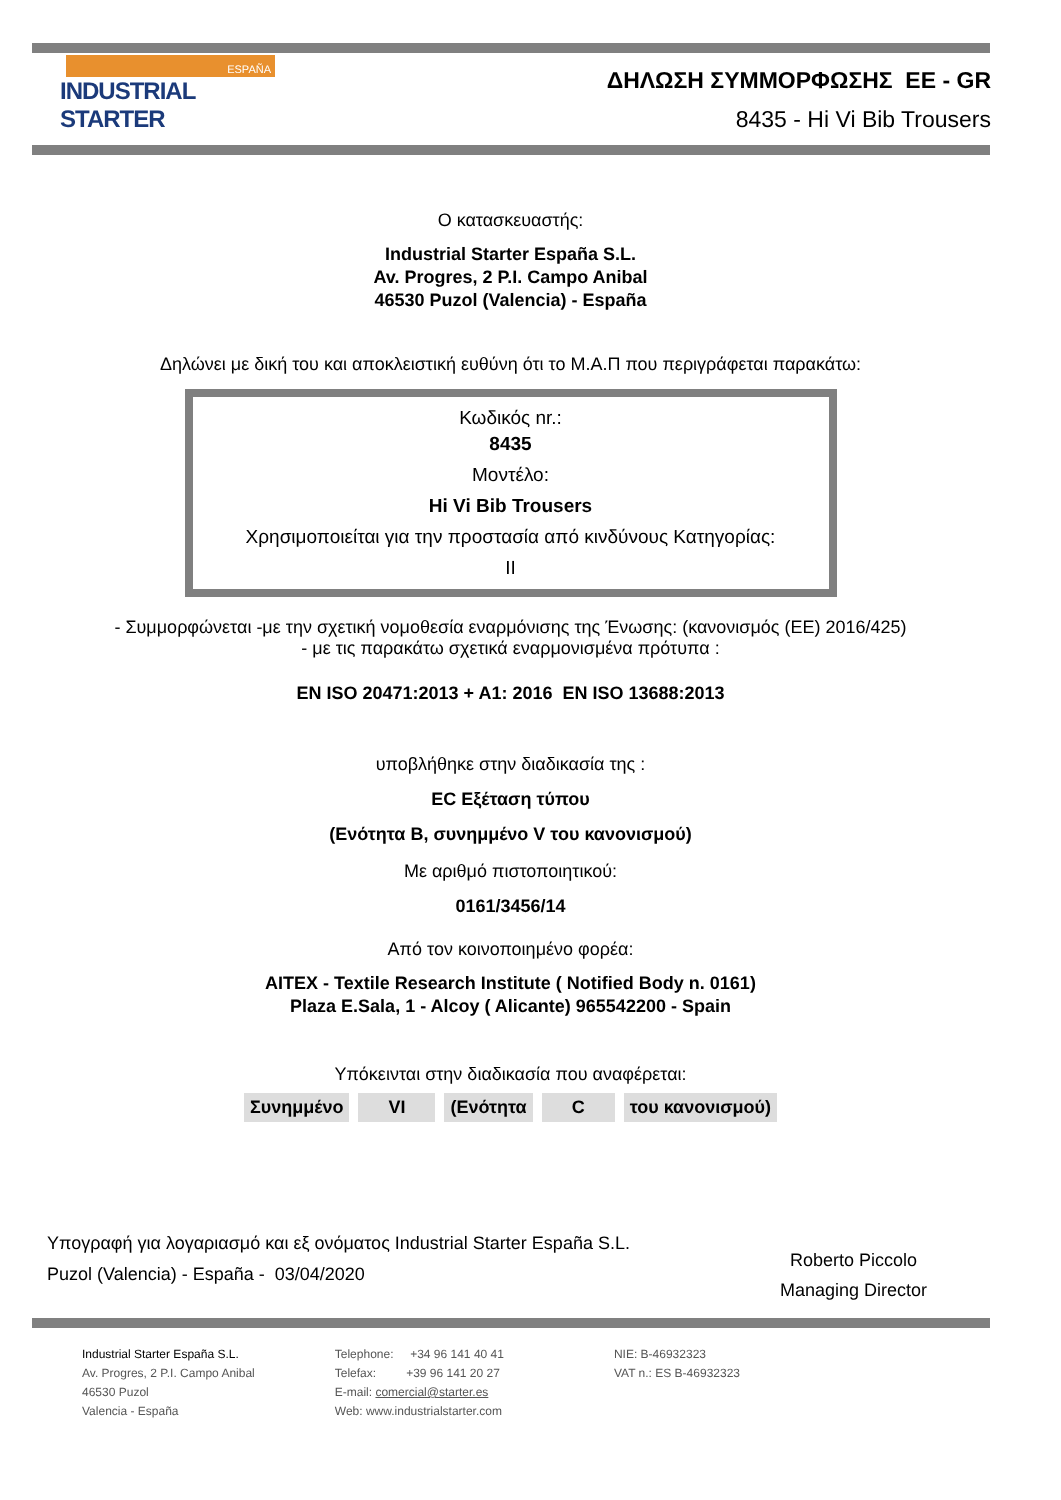ESPAÑA
INDUSTRIAL STARTER
ΔΗΛΩΣΗ ΣΥΜΜΟΡΦΩΣΗΣ ΕΕ - GR
8435 - Hi Vi Bib Trousers
Ο κατασκευαστής:
Industrial Starter España S.L.
Av. Progres, 2 P.I. Campo Anibal
46530 Puzol (Valencia) - España
Δηλώνει με δική του και αποκλειστική ευθύνη ότι το Μ.Α.Π που περιγράφεται παρακάτω:
Κωδικός nr.:
8435
Μοντέλο:
Hi Vi Bib Trousers
Χρησιμοποιείται για την προστασία από κινδύνους Κατηγορίας:
II
- Συμμορφώνεται -με την σχετική νομοθεσία εναρμόνισης της Ένωσης: (κανονισμός (ΕΕ) 2016/425)
- με τις παρακάτω σχετικά εναρμονισμένα πρότυπα :
EN ISO 20471:2013 + A1: 2016 EN ISO 13688:2013
υποβλήθηκε στην διαδικασία της :
EC Εξέταση τύπου
(Ενότητα B, συνημμένο V του κανονισμού)
Με αριθμό πιστοποιητικού:
0161/3456/14
Από τον κοινοποιημένο φορέα:
AITEX - Textile Research Institute ( Notified Body n. 0161)
Plaza E.Sala, 1 - Alcoy ( Alicante) 965542200 - Spain
Υπόκεινται στην διαδικασία που αναφέρεται:
Συνημμένο VI (Ενότητα C του κανονισμού)
Υπογραφή για λογαριασμό και εξ ονόματος Industrial Starter España S.L.
Puzol (Valencia) - España - 03/04/2020
Roberto Piccolo
Managing Director
Industrial Starter España S.L.
Av. Progres, 2 P.I. Campo Anibal
46530 Puzol
Valencia - España
Telephone: +34 96 141 40 41
Telefax: +39 96 141 20 27
E-mail: comercial@starter.es
Web: www.industrialstarter.com
NIE: B-46932323
VAT n.: ES B-46932323